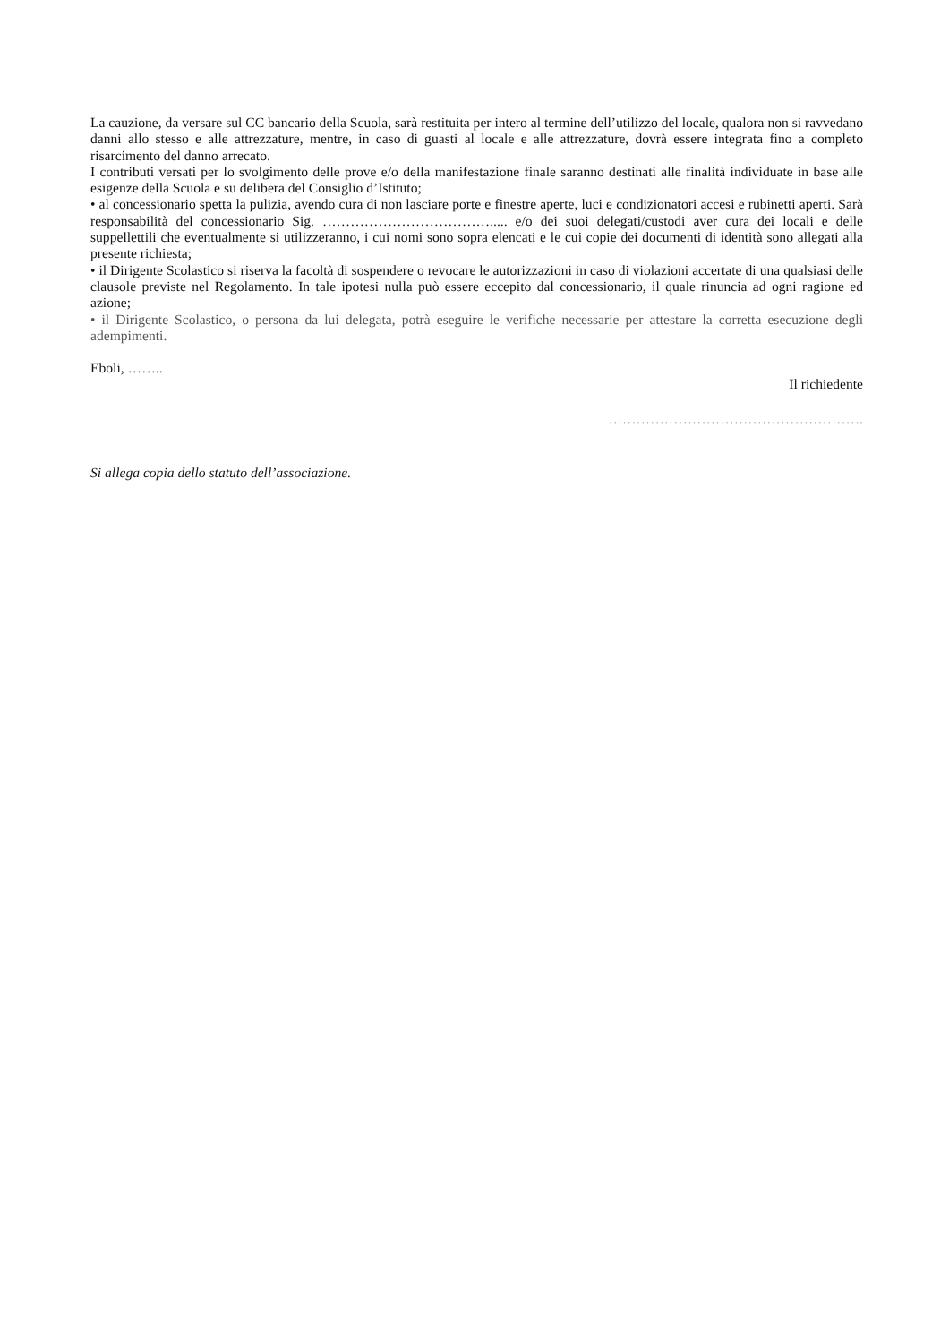La cauzione, da versare sul CC bancario della Scuola, sarà restituita per intero al termine dell’utilizzo del locale, qualora non si ravvedano danni allo stesso e alle attrezzature, mentre, in caso di guasti al locale e alle attrezzature, dovrà essere integrata fino a completo risarcimento del danno arrecato.
I contributi versati per lo svolgimento delle prove e/o della manifestazione finale saranno destinati alle finalità individuate in base alle esigenze della Scuola e su delibera del Consiglio d’Istituto;
• al concessionario spetta la pulizia, avendo cura di non lasciare porte e finestre aperte, luci e condizionatori accesi e rubinetti aperti. Sarà responsabilità del concessionario Sig. ………………………………..... e/o dei suoi delegati/custodi aver cura dei locali e delle suppellettili che eventualmente si utilizzeranno, i cui nomi sono sopra elencati e le cui copie dei documenti di identità sono allegati alla presente richiesta;
• il Dirigente Scolastico si riserva la facoltà di sospendere o revocare le autorizzazioni in caso di violazioni accertate di una qualsiasi delle clausole previste nel Regolamento. In tale ipotesi nulla può essere eccepito dal concessionario, il quale rinuncia ad ogni ragione ed azione;
• il Dirigente Scolastico, o persona da lui delegata, potrà eseguire le verifiche necessarie per attestare la corretta esecuzione degli adempimenti.
Eboli, ……..
Il richiedente
……………………………………………….
Si allega copia dello statuto dell’associazione.